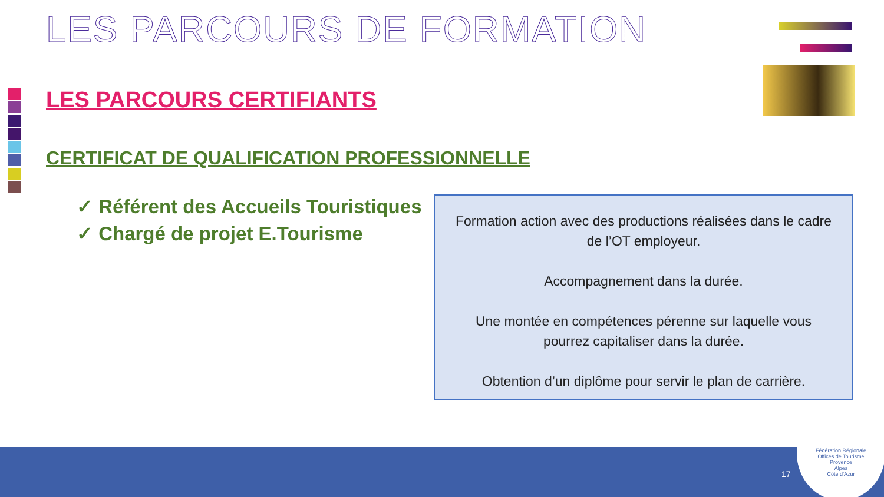LES PARCOURS DE FORMATION
LES PARCOURS CERTIFIANTS
CERTIFICAT DE QUALIFICATION PROFESSIONNELLE
✓ Référent des Accueils Touristiques
✓ Chargé de projet E.Tourisme
Formation action avec des productions réalisées dans le cadre de l’OT employeur.
Accompagnement dans la durée.
Une montée en compétences pérenne sur laquelle vous pourrez capitaliser dans la durée.
Obtention d’un diplôme pour servir le plan de carrière.
17
Fédération Régionale
Offices de Tourisme
Provence
Alpes
Côte d’Azur